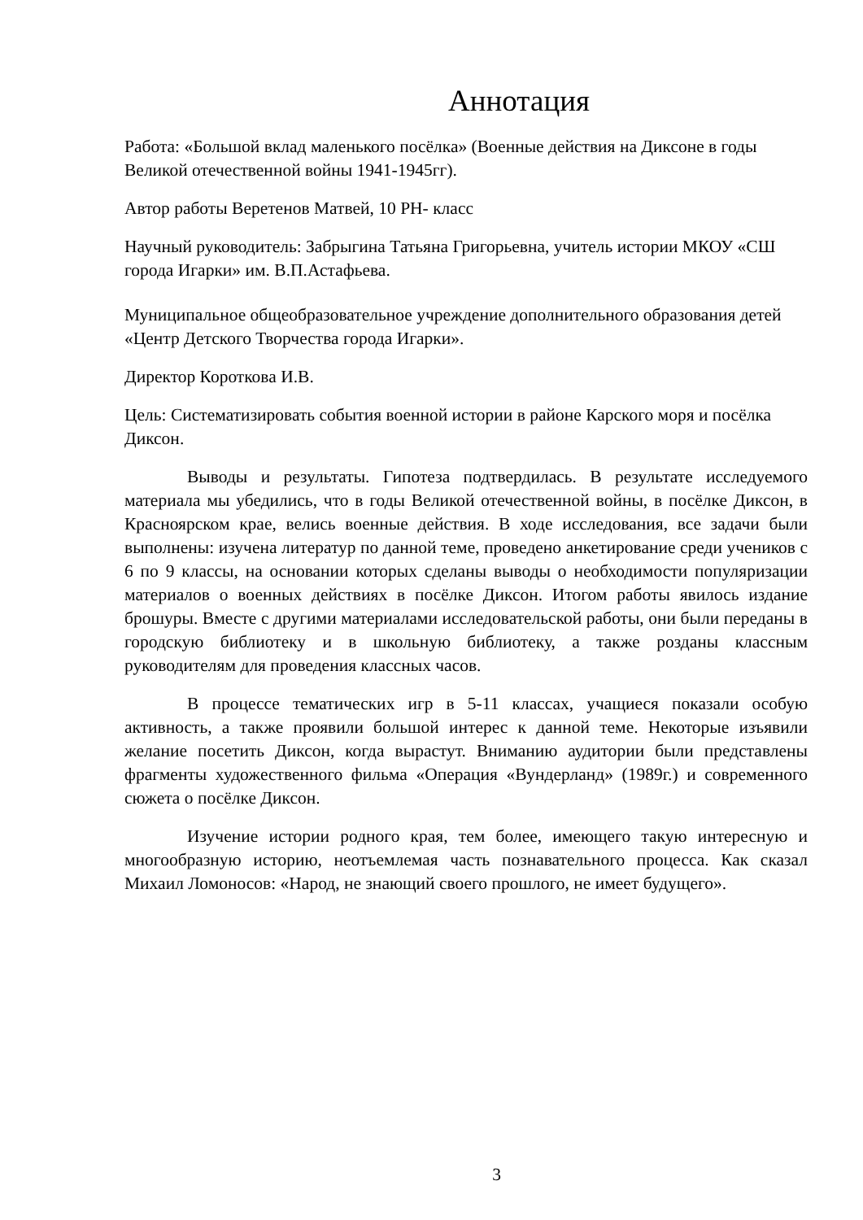Аннотация
Работа: «Большой вклад маленького посёлка» (Военные действия на Диксоне в годы Великой отечественной войны 1941-1945гг).
Автор работы Веретенов Матвей, 10 РН- класс
Научный руководитель: Забрыгина Татьяна Григорьевна, учитель истории МКОУ «СШ города Игарки» им. В.П.Астафьева.
Муниципальное общеобразовательное учреждение дополнительного образования детей «Центр Детского Творчества города Игарки».
Директор Короткова И.В.
Цель: Систематизировать события военной истории в районе Карского моря и посёлка Диксон.
Выводы и результаты. Гипотеза подтвердилась. В результате исследуемого материала мы убедились, что в годы Великой отечественной войны, в посёлке Диксон, в Красноярском крае, велись военные действия. В ходе исследования, все задачи были выполнены: изучена литератур по данной теме, проведено анкетирование среди учеников с 6 по 9 классы, на основании которых сделаны выводы о необходимости популяризации материалов о военных действиях в посёлке Диксон. Итогом работы явилось издание брошуры. Вместе с другими материалами исследовательской работы, они были переданы в городскую библиотеку и в школьную библиотеку, а также розданы классным руководителям для проведения классных часов.
В процессе тематических игр в 5-11 классах, учащиеся показали особую активность, а также проявили большой интерес к данной теме. Некоторые изъявили желание посетить Диксон, когда вырастут. Вниманию аудитории были представлены фрагменты художественного фильма «Операция «Вундерланд» (1989г.) и современного сюжета о посёлке Диксон.
Изучение истории родного края, тем более, имеющего такую интересную и многообразную историю, неотъемлемая часть познавательного процесса. Как сказал Михаил Ломоносов: «Народ, не знающий своего прошлого, не имеет будущего».
3